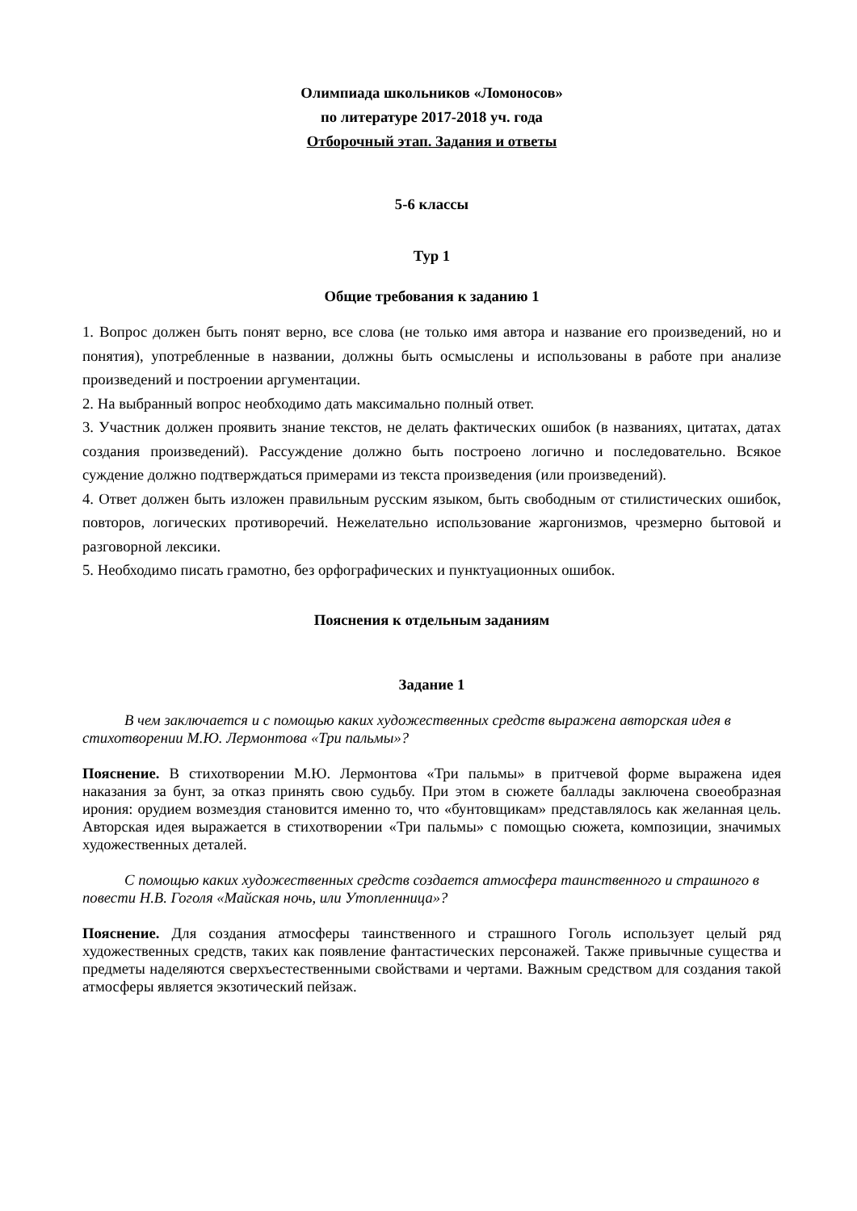Олимпиада школьников «Ломоносов»
по литературе 2017-2018 уч. года
Отборочный этап. Задания и ответы
5-6 классы
Тур 1
Общие требования к заданию 1
1. Вопрос должен быть понят верно, все слова (не только имя автора и название его произведений, но и понятия), употребленные в названии, должны быть осмыслены и использованы в работе при анализе произведений и построении аргументации.
2. На выбранный вопрос необходимо дать максимально полный ответ.
3. Участник должен проявить знание текстов, не делать фактических ошибок (в названиях, цитатах, датах создания произведений). Рассуждение должно быть построено логично и последовательно. Всякое суждение должно подтверждаться примерами из текста произведения (или произведений).
4. Ответ должен быть изложен правильным русским языком, быть свободным от стилистических ошибок, повторов, логических противоречий. Нежелательно использование жаргонизмов, чрезмерно бытовой и разговорной лексики.
5. Необходимо писать грамотно, без орфографических и пунктуационных ошибок.
Пояснения к отдельным заданиям
Задание 1
В чем заключается и с помощью каких художественных средств выражена авторская идея в стихотворении М.Ю. Лермонтова «Три пальмы»?
Пояснение. В стихотворении М.Ю. Лермонтова «Три пальмы» в притчевой форме выражена идея наказания за бунт, за отказ принять свою судьбу. При этом в сюжете баллады заключена своеобразная ирония: орудием возмездия становится именно то, что «бунтовщикам» представлялось как желанная цель. Авторская идея выражается в стихотворении «Три пальмы» с помощью сюжета, композиции, значимых художественных деталей.
С помощью каких художественных средств создается атмосфера таинственного и страшного в повести Н.В. Гоголя «Майская ночь, или Утопленница»?
Пояснение. Для создания атмосферы таинственного и страшного Гоголь использует целый ряд художественных средств, таких как появление фантастических персонажей. Также привычные существа и предметы наделяются сверхъестественными свойствами и чертами. Важным средством для создания такой атмосферы является экзотический пейзаж.